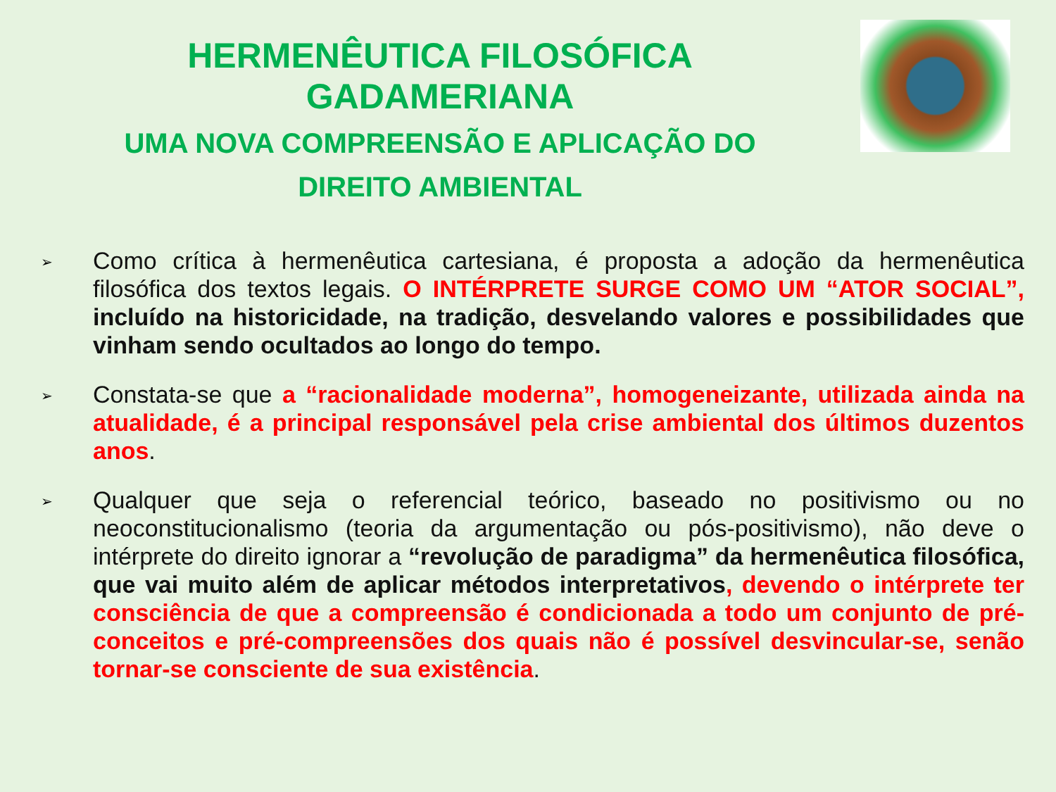HERMENÊUTICA FILOSÓFICA
GADAMERIANA
UMA NOVA COMPREENSÃO E APLICAÇÃO DO
DIREITO AMBIENTAL
➢
Como crítica à hermenêutica cartesiana, é proposta a adoção da hermenêutica filosófica dos textos legais. O INTÉRPRETE SURGE COMO UM “ATOR SOCIAL”, incluído na historicidade, na tradição, desvelando valores e possibilidades que vinham sendo ocultados ao longo do tempo.
➢
Constata-se que a “racionalidade moderna”, homogeneizante, utilizada ainda na atualidade, é a principal responsável pela crise ambiental dos últimos duzentos anos.
➢
Qualquer que seja o referencial teórico, baseado no positivismo ou no neoconstitucionalismo (teoria da argumentação ou pós-positivismo), não deve o intérprete do direito ignorar a “revolução de paradigma” da hermenêutica filosófica, que vai muito além de aplicar métodos interpretativos, devendo o intérprete ter consciência de que a compreensão é condicionada a todo um conjunto de pré-conceitos e pré-compreensões dos quais não é possível desvincular-se, senão tornar-se consciente de sua existência.